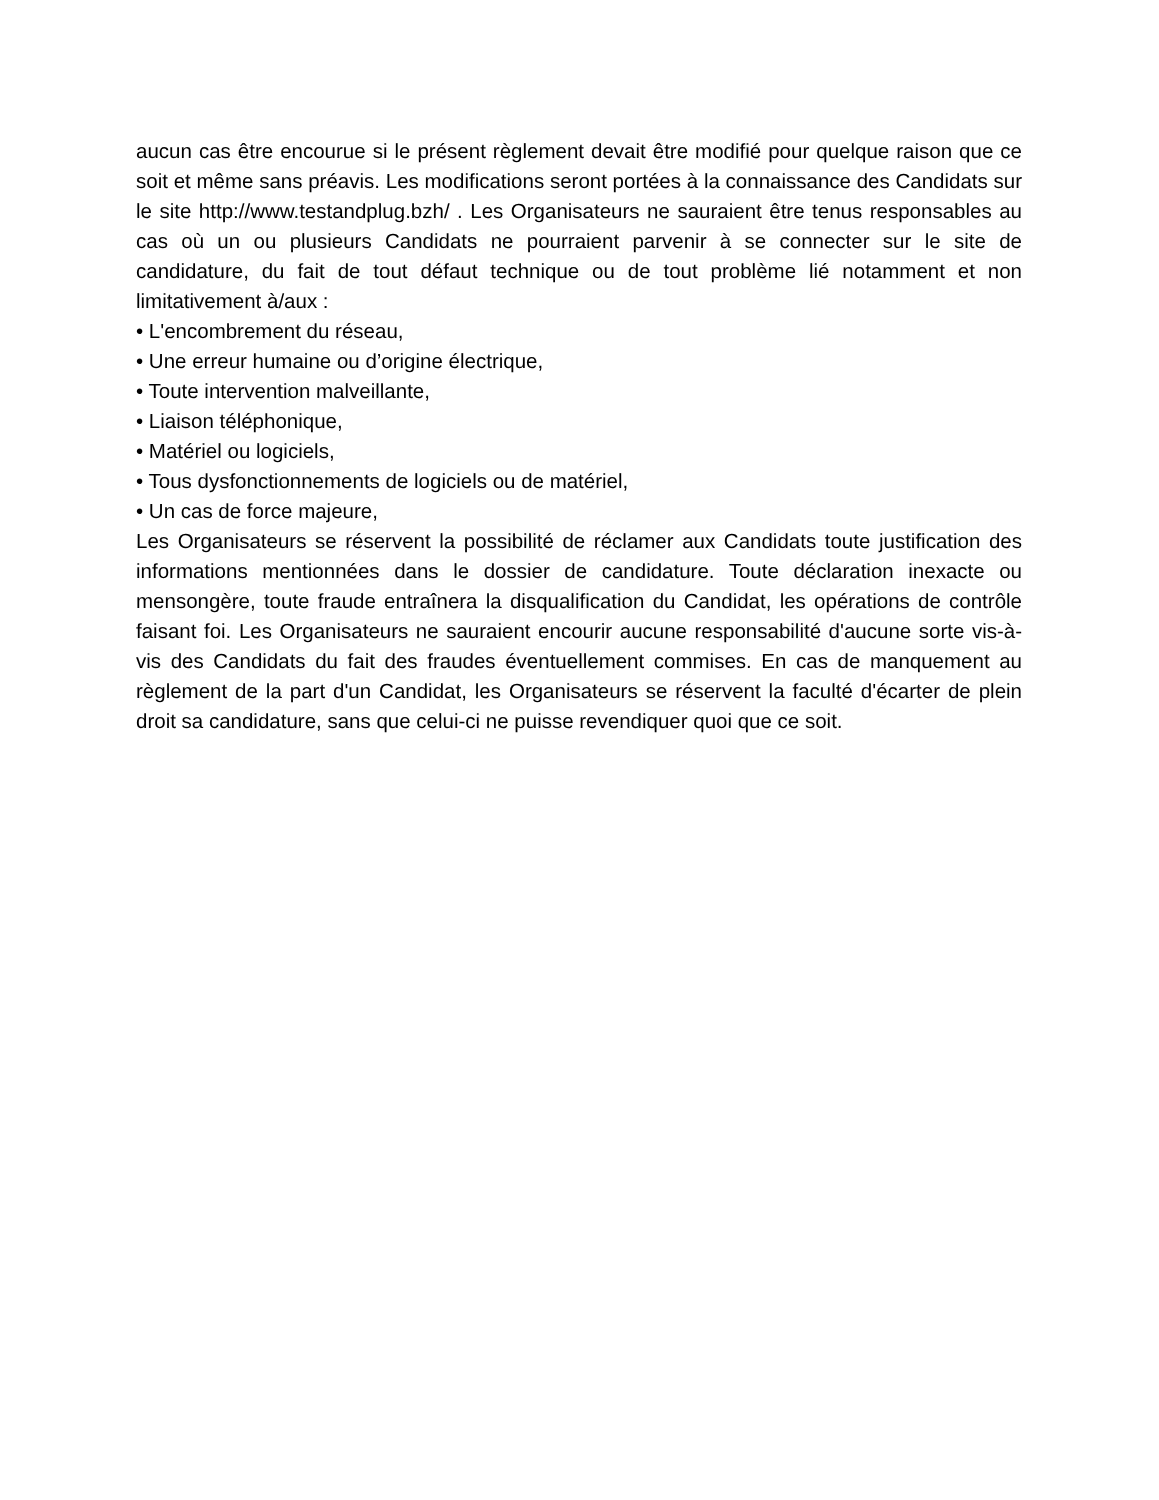aucun cas être encourue si le présent règlement devait être modifié pour quelque raison que ce soit et même sans préavis. Les modifications seront portées à la connaissance des Candidats sur le site http://www.testandplug.bzh/ . Les Organisateurs ne sauraient être tenus responsables au cas où un ou plusieurs Candidats ne pourraient parvenir à se connecter sur le site de candidature, du fait de tout défaut technique ou de tout problème lié notamment et non limitativement à/aux :
• L'encombrement du réseau,
• Une erreur humaine ou d’origine électrique,
• Toute intervention malveillante,
• Liaison téléphonique,
• Matériel ou logiciels,
• Tous dysfonctionnements de logiciels ou de matériel,
• Un cas de force majeure,
Les Organisateurs se réservent la possibilité de réclamer aux Candidats toute justification des informations mentionnées dans le dossier de candidature. Toute déclaration inexacte ou mensongère, toute fraude entraînera la disqualification du Candidat, les opérations de contrôle faisant foi. Les Organisateurs ne sauraient encourir aucune responsabilité d'aucune sorte vis-à-vis des Candidats du fait des fraudes éventuellement commises. En cas de manquement au règlement de la part d'un Candidat, les Organisateurs se réservent la faculté d'écarter de plein droit sa candidature, sans que celui-ci ne puisse revendiquer quoi que ce soit.